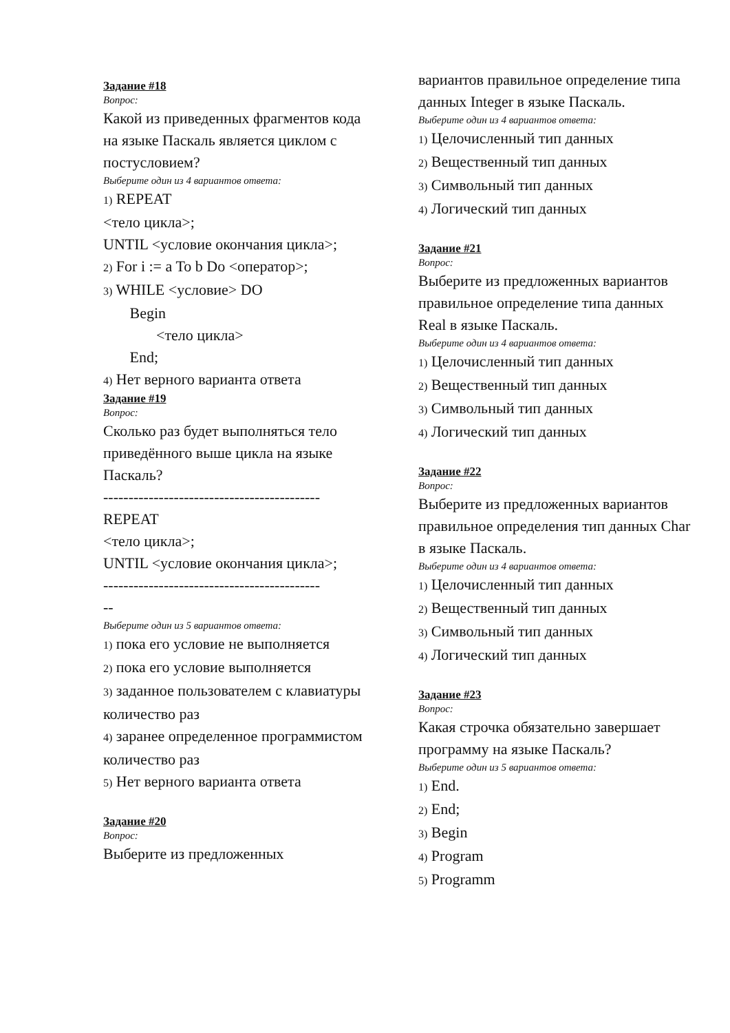Задание #18
Вопрос:
Какой из приведенных фрагментов кода на языке Паскаль является циклом с постусловием?
Выберите один из 4 вариантов ответа:
1) REPEAT
<тело цикла>;
UNTIL <условие окончания цикла>;
2) For i := a To b Do <оператор>;
3) WHILE <условие> DO
Begin
<тело цикла>
End;
4) Нет верного варианта ответа
Задание #19
Вопрос:
Сколько раз будет выполняться тело приведённого выше цикла на языке Паскаль?
-------------------------------------------
REPEAT
<тело цикла>;
UNTIL <условие окончания цикла>;
-------------------------------------------
--
Выберите один из 5 вариантов ответа:
1) пока его условие не выполняется
2) пока его условие выполняется
3) заданное пользователем с клавиатуры количество раз
4) заранее определенное программистом количество раз
5) Нет верного варианта ответа
Задание #20
Вопрос:
Выберите из предложенных
вариантов правильное определение типа данных Integer в языке Паскаль.
Выберите один из 4 вариантов ответа:
1) Целочисленный тип данных
2) Вещественный тип данных
3) Символьный тип данных
4) Логический тип данных
Задание #21
Вопрос:
Выберите из предложенных вариантов правильное определение типа данных Real в языке Паскаль.
Выберите один из 4 вариантов ответа:
1) Целочисленный тип данных
2) Вещественный тип данных
3) Символьный тип данных
4) Логический тип данных
Задание #22
Вопрос:
Выберите из предложенных вариантов правильное определения тип данных Char в языке Паскаль.
Выберите один из 4 вариантов ответа:
1) Целочисленный тип данных
2) Вещественный тип данных
3) Символьный тип данных
4) Логический тип данных
Задание #23
Вопрос:
Какая строчка обязательно завершает программу на языке Паскаль?
Выберите один из 5 вариантов ответа:
1) End.
2) End;
3) Begin
4) Program
5) Programm